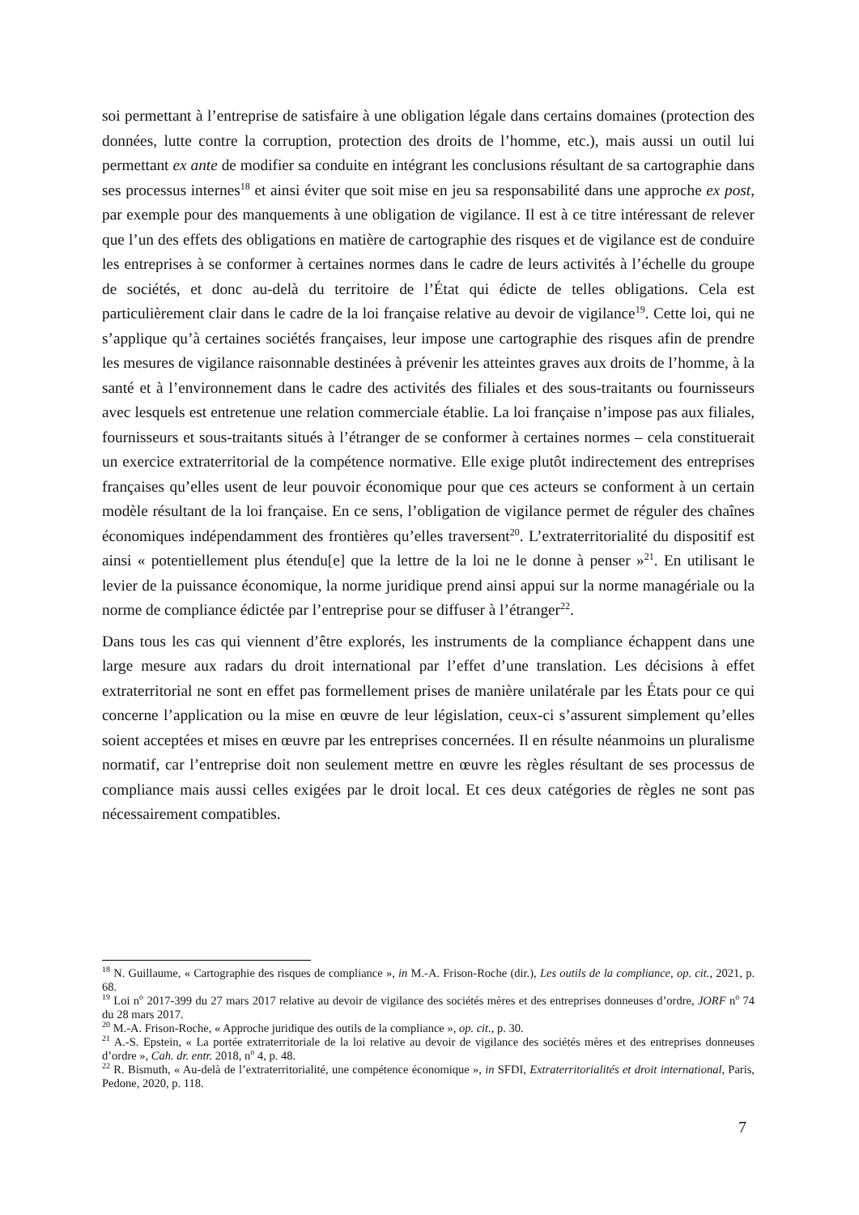soi permettant à l’entreprise de satisfaire à une obligation légale dans certains domaines (protection des données, lutte contre la corruption, protection des droits de l’homme, etc.), mais aussi un outil lui permettant ex ante de modifier sa conduite en intégrant les conclusions résultant de sa cartographie dans ses processus internes<sup>18</sup> et ainsi éviter que soit mise en jeu sa responsabilité dans une approche ex post, par exemple pour des manquements à une obligation de vigilance. Il est à ce titre intéressant de relever que l’un des effets des obligations en matière de cartographie des risques et de vigilance est de conduire les entreprises à se conformer à certaines normes dans le cadre de leurs activités à l’échelle du groupe de sociétés, et donc au-delà du territoire de l’État qui édicte de telles obligations. Cela est particulièrement clair dans le cadre de la loi française relative au devoir de vigilance<sup>19</sup>. Cette loi, qui ne s’applique qu’à certaines sociétés françaises, leur impose une cartographie des risques afin de prendre les mesures de vigilance raisonnable destinées à prévenir les atteintes graves aux droits de l’homme, à la santé et à l’environnement dans le cadre des activités des filiales et des sous-traitants ou fournisseurs avec lesquels est entretenue une relation commerciale établie. La loi française n’impose pas aux filiales, fournisseurs et sous-traitants situés à l’étranger de se conformer à certaines normes – cela constituerait un exercice extraterritorial de la compétence normative. Elle exige plutôt indirectement des entreprises françaises qu’elles usent de leur pouvoir économique pour que ces acteurs se conforment à un certain modèle résultant de la loi française. En ce sens, l’obligation de vigilance permet de réguler des chaînes économiques indépendamment des frontières qu’elles traversent<sup>20</sup>. L’extraterritorialité du dispositif est ainsi « potentiellement plus étendu[e] que la lettre de la loi ne le donne à penser »<sup>21</sup>. En utilisant le levier de la puissance économique, la norme juridique prend ainsi appui sur la norme managériale ou la norme de compliance édictée par l’entreprise pour se diffuser à l’étranger<sup>22</sup>.
Dans tous les cas qui viennent d’être explorés, les instruments de la compliance échappent dans une large mesure aux radars du droit international par l’effet d’une translation. Les décisions à effet extraterritorial ne sont en effet pas formellement prises de manière unilatérale par les États pour ce qui concerne l’application ou la mise en œuvre de leur législation, ceux-ci s’assurent simplement qu’elles soient acceptées et mises en œuvre par les entreprises concernées. Il en résulte néanmoins un pluralisme normatif, car l’entreprise doit non seulement mettre en œuvre les règles résultant de ses processus de compliance mais aussi celles exigées par le droit local. Et ces deux catégories de règles ne sont pas nécessairement compatibles.
<sup>18</sup> N. Guillaume, « Cartographie des risques de compliance », in M.-A. Frison-Roche (dir.), Les outils de la compliance, op. cit., 2021, p. 68.
<sup>19</sup> Loi n<sup>o</sup> 2017-399 du 27 mars 2017 relative au devoir de vigilance des sociétés mères et des entreprises donneuses d’ordre, JORF n<sup>o</sup> 74 du 28 mars 2017.
<sup>20</sup> M.-A. Frison-Roche, « Approche juridique des outils de la compliance », op. cit., p. 30.
<sup>21</sup> A.-S. Epstein, « La portée extraterritoriale de la loi relative au devoir de vigilance des sociétés mères et des entreprises donneuses d’ordre », Cah. dr. entr. 2018, n<sup>o</sup> 4, p. 48.
<sup>22</sup> R. Bismuth, « Au-delà de l’extraterritorialité, une compétence économique », in SFDI, Extraterritorialités et droit international, Paris, Pedone, 2020, p. 118.
7